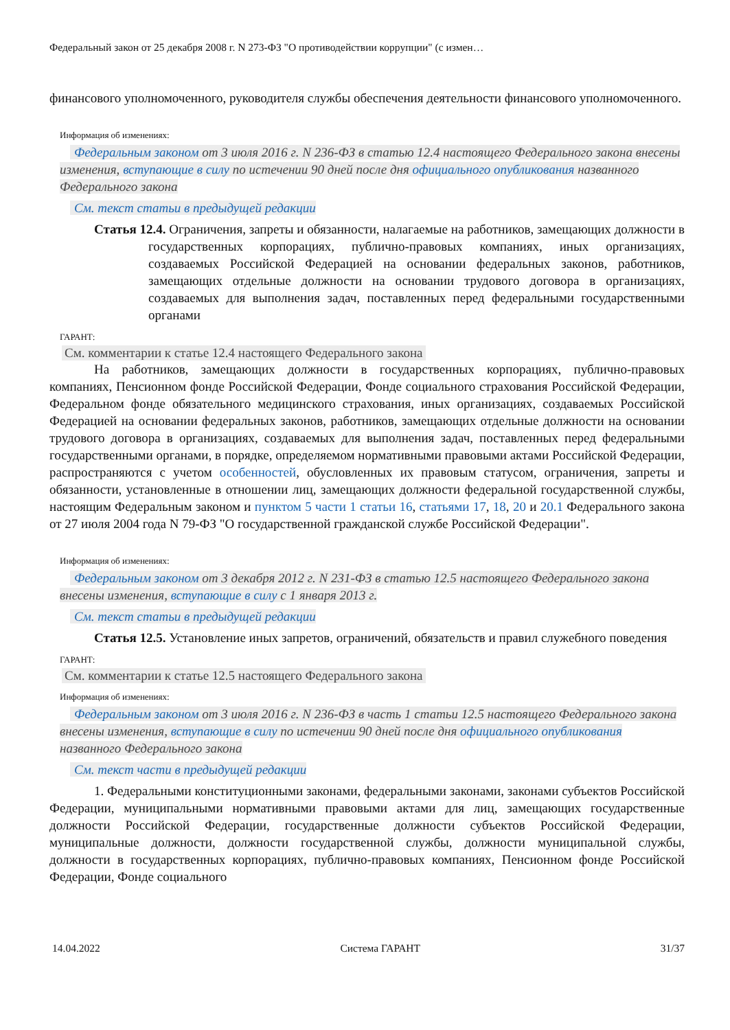Федеральный закон от 25 декабря 2008 г. N 273-ФЗ "О противодействии коррупции" (с измен…
финансового уполномоченного, руководителя службы обеспечения деятельности финансового уполномоченного.
Информация об изменениях:
Федеральным законом от 3 июля 2016 г. N 236-ФЗ в статью 12.4 настоящего Федерального закона внесены изменения, вступающие в силу по истечении 90 дней после дня официального опубликования названного Федерального закона
См. текст статьи в предыдущей редакции
Статья 12.4. Ограничения, запреты и обязанности, налагаемые на работников, замещающих должности в государственных корпорациях, публично-правовых компаниях, иных организациях, создаваемых Российской Федерацией на основании федеральных законов, работников, замещающих отдельные должности на основании трудового договора в организациях, создаваемых для выполнения задач, поставленных перед федеральными государственными органами
ГАРАНТ:
См. комментарии к статье 12.4 настоящего Федерального закона
На работников, замещающих должности в государственных корпорациях, публично-правовых компаниях, Пенсионном фонде Российской Федерации, Фонде социального страхования Российской Федерации, Федеральном фонде обязательного медицинского страхования, иных организациях, создаваемых Российской Федерацией на основании федеральных законов, работников, замещающих отдельные должности на основании трудового договора в организациях, создаваемых для выполнения задач, поставленных перед федеральными государственными органами, в порядке, определяемом нормативными правовыми актами Российской Федерации, распространяются с учетом особенностей, обусловленных их правовым статусом, ограничения, запреты и обязанности, установленные в отношении лиц, замещающих должности федеральной государственной службы, настоящим Федеральным законом и пунктом 5 части 1 статьи 16, статьями 17, 18, 20 и 20.1 Федерального закона от 27 июля 2004 года N 79-ФЗ "О государственной гражданской службе Российской Федерации".
Информация об изменениях:
Федеральным законом от 3 декабря 2012 г. N 231-ФЗ в статью 12.5 настоящего Федерального закона внесены изменения, вступающие в силу с 1 января 2013 г.
См. текст статьи в предыдущей редакции
Статья 12.5. Установление иных запретов, ограничений, обязательств и правил служебного поведения
ГАРАНТ:
См. комментарии к статье 12.5 настоящего Федерального закона
Информация об изменениях:
Федеральным законом от 3 июля 2016 г. N 236-ФЗ в часть 1 статьи 12.5 настоящего Федерального закона внесены изменения, вступающие в силу по истечении 90 дней после дня официального опубликования названного Федерального закона
См. текст части в предыдущей редакции
1. Федеральными конституционными законами, федеральными законами, законами субъектов Российской Федерации, муниципальными нормативными правовыми актами для лиц, замещающих государственные должности Российской Федерации, государственные должности субъектов Российской Федерации, муниципальные должности, должности государственной службы, должности муниципальной службы, должности в государственных корпорациях, публично-правовых компаниях, Пенсионном фонде Российской Федерации, Фонде социального
14.04.2022 Система ГАРАНТ 31/37